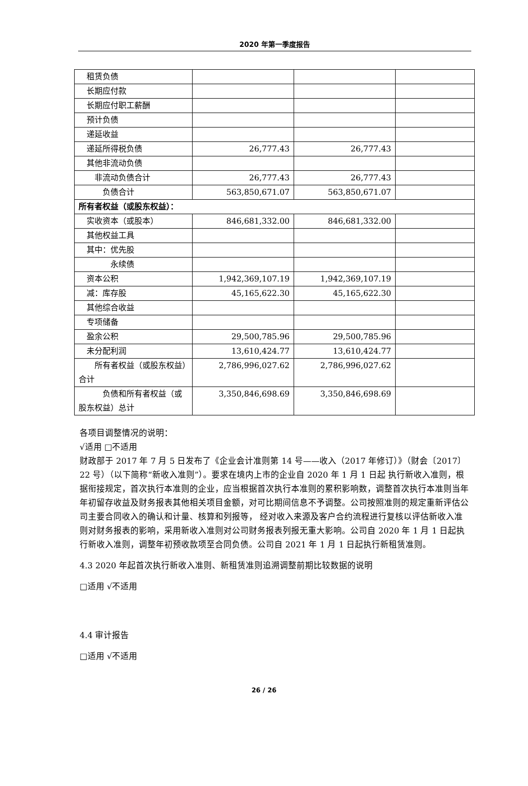2020 年第一季度报告
| 租赁负债 | | | |
| 长期应付款 | | | |
| 长期应付职工薪酬 | | | |
| 预计负债 | | | |
| 递延收益 | | | |
| 递延所得税负债 | 26,777.43 | 26,777.43 | |
| 其他非流动负债 | | | |
| 非流动负债合计 | 26,777.43 | 26,777.43 | |
| 负债合计 | 563,850,671.07 | 563,850,671.07 | |
| 所有者权益（或股东权益）： | | | |
| 实收资本（或股本） | 846,681,332.00 | 846,681,332.00 | |
| 其他权益工具 | | | |
| 其中：优先股 | | | |
| 永续债 | | | |
| 资本公积 | 1,942,369,107.19 | 1,942,369,107.19 | |
| 减：库存股 | 45,165,622.30 | 45,165,622.30 | |
| 其他综合收益 | | | |
| 专项储备 | | | |
| 盈余公积 | 29,500,785.96 | 29,500,785.96 | |
| 未分配利润 | 13,610,424.77 | 13,610,424.77 | |
| 所有者权益（或股东权益）合计 | 2,786,996,027.62 | 2,786,996,027.62 | |
| 负债和所有者权益（或股东权益）总计 | 3,350,846,698.69 | 3,350,846,698.69 | |
各项目调整情况的说明：
√适用 □不适用
财政部于 2017 年 7 月 5 日发布了《企业会计准则第 14 号——收入（2017 年修订）》（财会〔2017〕22 号）（以下简称“新收入准则”）。要求在境内上市的企业自 2020 年 1 月 1 日起 执行新收入准则，根据衔接规定，首次执行本准则的企业，应当根据首次执行本准则的累积影响数，调整首次执行本准则当年年初留存收益及财务报表其他相关项目金额，对可比期间信息不予调整。公司按照准则的规定重新评估公司主要合同收入的确认和计量、核算和列报等， 经对收入来源及客户合约流程进行复核以评估新收入准则对财务报表的影响，采用新收入准则对公司财务报表列报无重大影响。公司自 2020 年 1 月 1 日起执行新收入准则，调整年初预收款项至合同负债。公司自 2021 年 1 月 1 日起执行新租赁准则。
4.3 2020 年起首次执行新收入准则、新租赁准则追溯调整前期比较数据的说明
□适用 √不适用
4.4 审计报告
□适用 √不适用
26 / 26